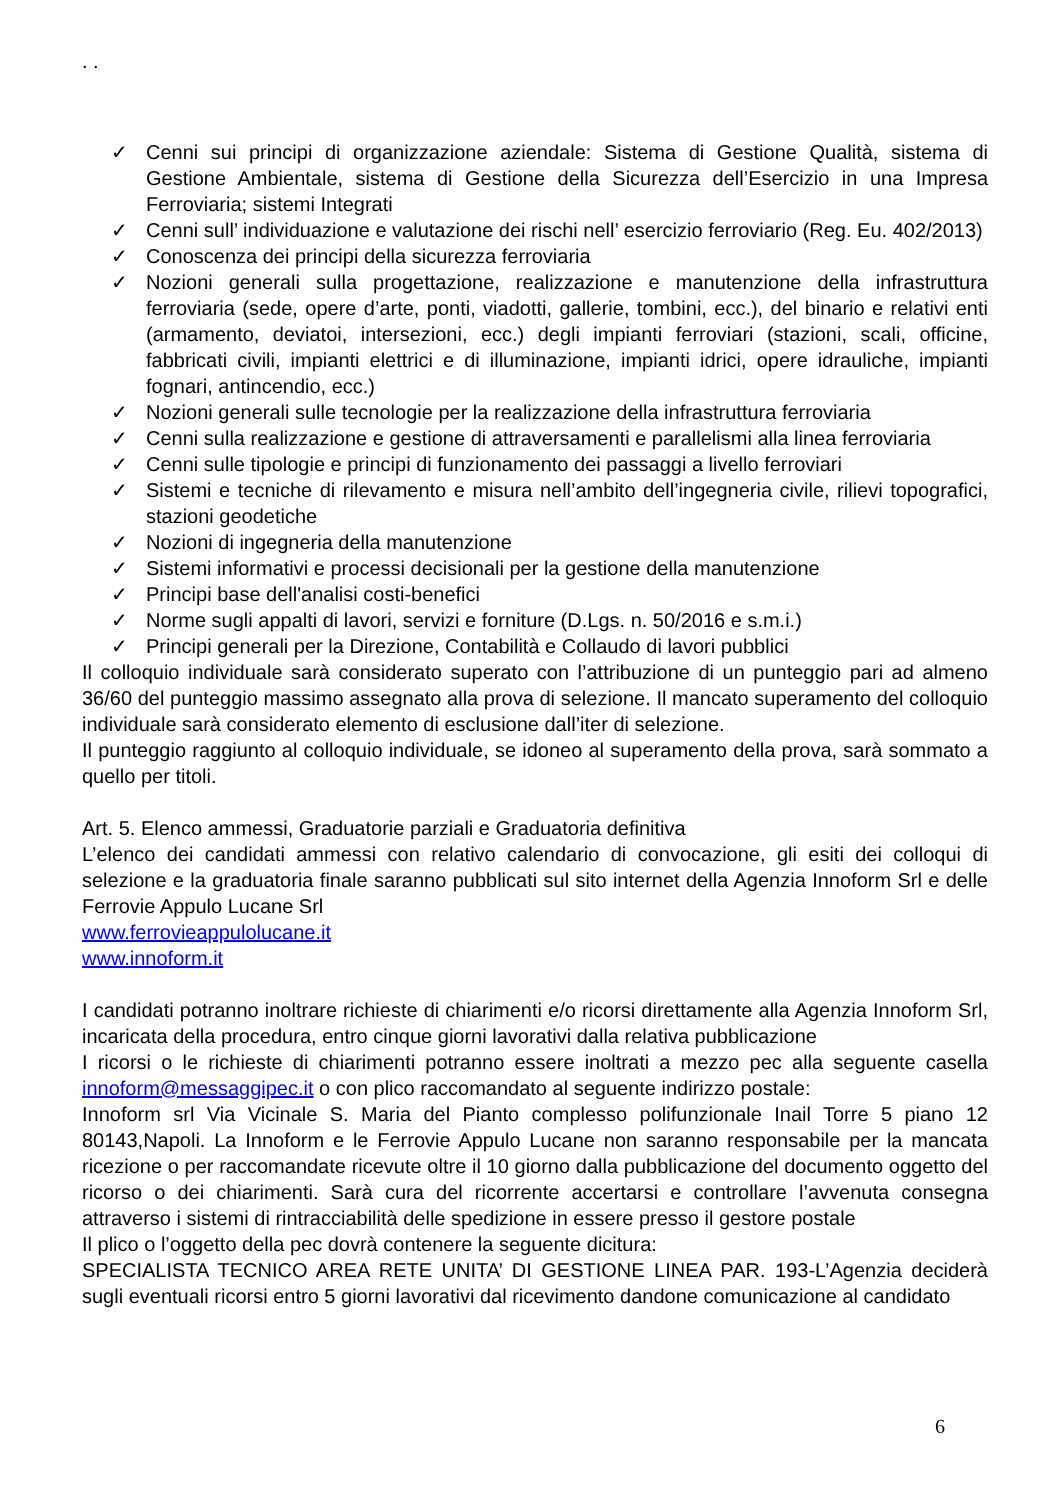. .
✓ Cenni sui principi di organizzazione aziendale: Sistema di Gestione Qualità, sistema di Gestione Ambientale, sistema di Gestione della Sicurezza dell’Esercizio in una Impresa Ferroviaria; sistemi Integrati
✓ Cenni sull’ individuazione e valutazione dei rischi nell’ esercizio ferroviario (Reg. Eu. 402/2013)
✓ Conoscenza dei principi della sicurezza ferroviaria
✓ Nozioni generali sulla progettazione, realizzazione e manutenzione della infrastruttura ferroviaria (sede, opere d’arte, ponti, viadotti, gallerie, tombini, ecc.), del binario e relativi enti (armamento, deviatoi, intersezioni, ecc.) degli impianti ferroviari (stazioni, scali, officine, fabbricati civili, impianti elettrici e di illuminazione, impianti idrici, opere idrauliche, impianti fognari, antincendio, ecc.)
✓ Nozioni generali sulle tecnologie per la realizzazione della infrastruttura ferroviaria
✓ Cenni sulla realizzazione e gestione di attraversamenti e parallelismi alla linea ferroviaria
✓ Cenni sulle tipologie e principi di funzionamento dei passaggi a livello ferroviari
✓ Sistemi e tecniche di rilevamento e misura nell’ambito dell’ingegneria civile, rilievi topografici, stazioni geodetiche
✓ Nozioni di ingegneria della manutenzione
✓ Sistemi informativi e processi decisionali per la gestione della manutenzione
✓ Principi base dell'analisi costi-benefici
✓ Norme sugli appalti di lavori, servizi e forniture (D.Lgs. n. 50/2016 e s.m.i.)
✓ Principi generali per la Direzione, Contabilità e Collaudo di lavori pubblici
Il colloquio individuale sarà considerato superato con l’attribuzione di un punteggio pari ad almeno 36/60 del punteggio massimo assegnato alla prova di selezione. Il mancato superamento del colloquio individuale sarà considerato elemento di esclusione dall’iter di selezione.
Il punteggio raggiunto al colloquio individuale, se idoneo al superamento della prova, sarà sommato a quello per titoli.
Art. 5. Elenco ammessi, Graduatorie parziali e Graduatoria definitiva
L’elenco dei candidati ammessi con relativo calendario di convocazione, gli esiti dei colloqui di selezione e la graduatoria finale saranno pubblicati sul sito internet della Agenzia Innoform Srl e delle Ferrovie Appulo Lucane Srl
www.ferrovieappulolucane.it
www.innoform.it
I candidati potranno inoltrare richieste di chiarimenti e/o ricorsi direttamente alla Agenzia Innoform Srl, incaricata della procedura, entro cinque giorni lavorativi dalla relativa pubblicazione
I ricorsi o le richieste di chiarimenti potranno essere inoltrati a mezzo pec alla seguente casella innoform@messaggipec.it o con plico raccomandato al seguente indirizzo postale:
Innoform srl Via Vicinale S. Maria del Pianto complesso polifunzionale Inail Torre 5 piano 12 80143,Napoli. La Innoform e le Ferrovie Appulo Lucane non saranno responsabile per la mancata ricezione o per raccomandate ricevute oltre il 10 giorno dalla pubblicazione del documento oggetto del ricorso o dei chiarimenti. Sarà cura del ricorrente accertarsi e controllare l’avvenuta consegna attraverso i sistemi di rintracciabilità delle spedizione in essere presso il gestore postale
Il plico o l’oggetto della pec dovrà contenere la seguente dicitura:
SPECIALISTA TECNICO AREA RETE UNITA’ DI GESTIONE LINEA PAR. 193-L’Agenzia deciderà sugli eventuali ricorsi entro 5 giorni lavorativi dal ricevimento dandone comunicazione al candidato
6